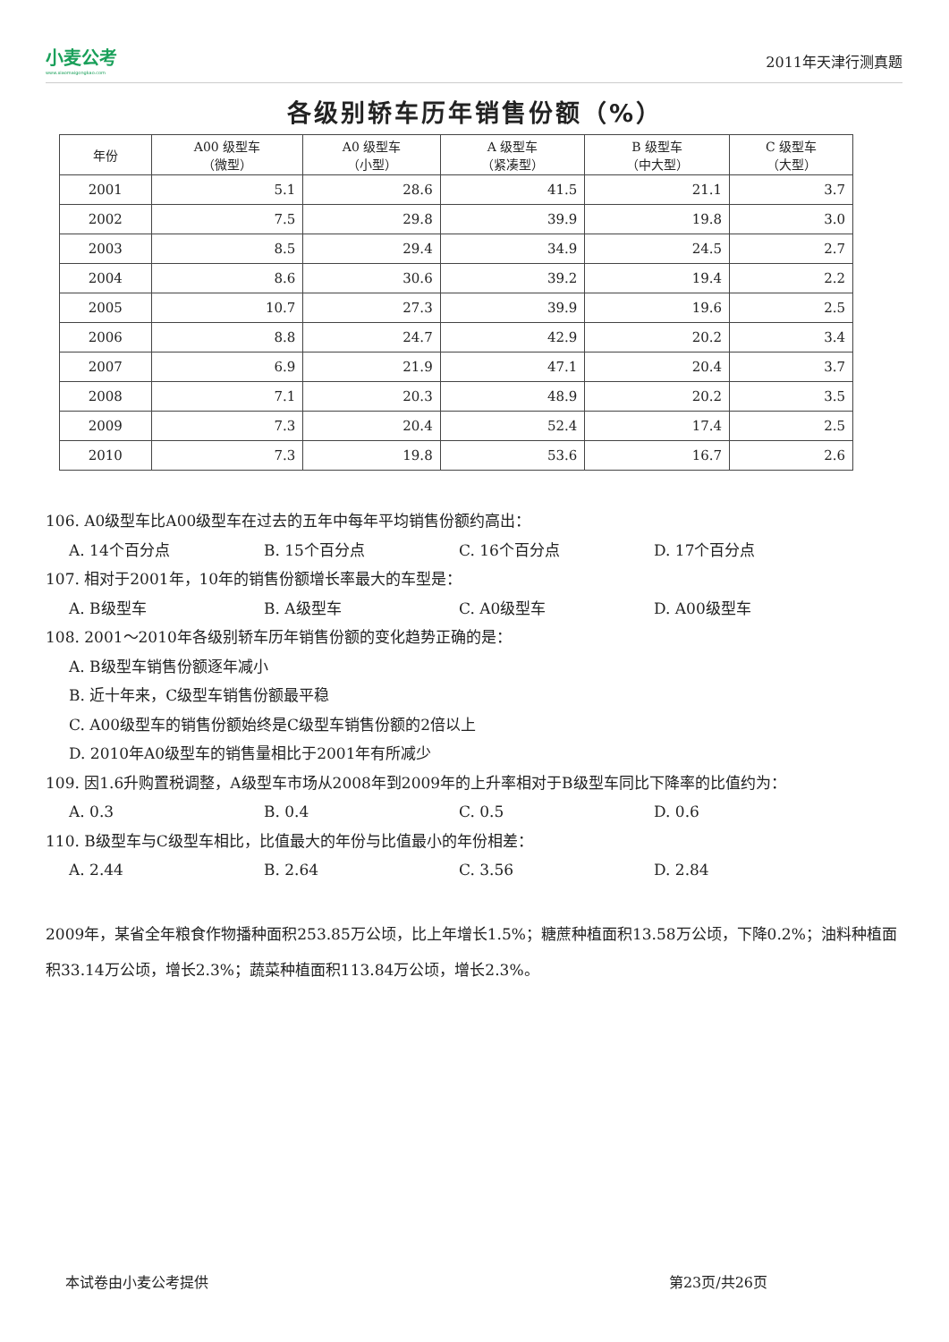小麦公考
www.xiaomaigongkao.com
2011年天津行测真题
各级别轿车历年销售份额（%）
| 年份 | A00 级型车 （微型） | A0 级型车 （小型） | A 级型车 （紧凑型） | B 级型车 （中大型） | C 级型车 （大型） |
| --- | --- | --- | --- | --- | --- |
| 2001 | 5.1 | 28.6 | 41.5 | 21.1 | 3.7 |
| 2002 | 7.5 | 29.8 | 39.9 | 19.8 | 3.0 |
| 2003 | 8.5 | 29.4 | 34.9 | 24.5 | 2.7 |
| 2004 | 8.6 | 30.6 | 39.2 | 19.4 | 2.2 |
| 2005 | 10.7 | 27.3 | 39.9 | 19.6 | 2.5 |
| 2006 | 8.8 | 24.7 | 42.9 | 20.2 | 3.4 |
| 2007 | 6.9 | 21.9 | 47.1 | 20.4 | 3.7 |
| 2008 | 7.1 | 20.3 | 48.9 | 20.2 | 3.5 |
| 2009 | 7.3 | 20.4 | 52.4 | 17.4 | 2.5 |
| 2010 | 7.3 | 19.8 | 53.6 | 16.7 | 2.6 |
106. A0级型车比A00级型车在过去的五年中每年平均销售份额约高出：
A. 14个百分点 B. 15个百分点 C. 16个百分点 D. 17个百分点
107. 相对于2001年，10年的销售份额增长率最大的车型是：
A. B级型车 B. A级型车 C. A0级型车 D. A00级型车
108. 2001～2010年各级别轿车历年销售份额的变化趋势正确的是：
A. B级型车销售份额逐年减小
B. 近十年来，C级型车销售份额最平稳
C. A00级型车的销售份额始终是C级型车销售份额的2倍以上
D. 2010年A0级型车的销售量相比于2001年有所减少
109. 因1.6升购置税调整，A级型车市场从2008年到2009年的上升率相对于B级型车同比下降率的比值约为：
A. 0.3 B. 0.4 C. 0.5 D. 0.6
110. B级型车与C级型车相比，比值最大的年份与比值最小的年份相差：
A. 2.44 B. 2.64 C. 3.56 D. 2.84
2009年，某省全年粮食作物播种面积253.85万公顷，比上年增长1.5%；糖蔗种植面积13.58万公顷，下降0.2%；油料种植面积33.14万公顷，增长2.3%；蔬菜种植面积113.84万公顷，增长2.3%。
本试卷由小麦公考提供 第23页/共26页